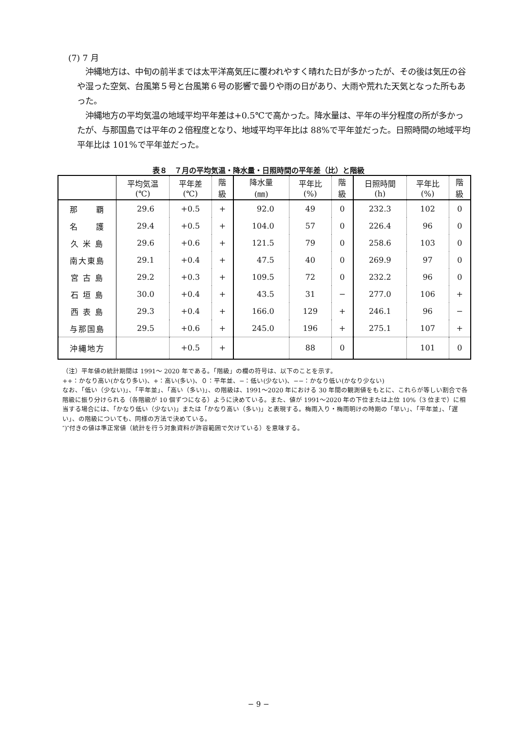(7) 7 月
　沖縄地方は、中旬の前半までは太平洋高気圧に覆われやすく晴れた日が多かったが、その後は気圧の谷や湿った空気、台風第５号と台風第６号の影響で曇りや雨の日があり、大雨や荒れた天気となった所もあった。
　沖縄地方の平均気温の地域平均平年差は+0.5℃で高かった。降水量は、平年の半分程度の所が多かったが、与那国島では平年の２倍程度となり、地域平均平年比は 88%で平年並だった。日照時間の地域平均平年比は 101%で平年並だった。
表８　７月の平均気温・降水量・日照時間の平年差（比）と階級
| | 平均気温 (℃) | 平年差 (℃) | 階 級 | 降水量 (㎜) | 平年比 (%) | 階 級 | 日照時間 (h) | 平年比 (%) | 階 級 |
| --- | --- | --- | --- | --- | --- | --- | --- | --- | --- |
| 那 覇 | 29.6 | +0.5 | + | 92.0 | 49 | 0 | 232.3 | 102 | 0 |
| 名 護 | 29.4 | +0.5 | + | 104.0 | 57 | 0 | 226.4 | 96 | 0 |
| 久 米 島 | 29.6 | +0.6 | + | 121.5 | 79 | 0 | 258.6 | 103 | 0 |
| 南大東島 | 29.1 | +0.4 | + | 47.5 | 40 | 0 | 269.9 | 97 | 0 |
| 宮 古 島 | 29.2 | +0.3 | + | 109.5 | 72 | 0 | 232.2 | 96 | 0 |
| 石 垣 島 | 30.0 | +0.4 | + | 43.5 | 31 | − | 277.0 | 106 | + |
| 西 表 島 | 29.3 | +0.4 | + | 166.0 | 129 | + | 246.1 | 96 | − |
| 与那国島 | 29.5 | +0.6 | + | 245.0 | 196 | + | 275.1 | 107 | + |
| 沖縄地方 | | +0.5 | + | | 88 | 0 | | 101 | 0 |
（注）平年値の統計期間は 1991～ 2020 年である。「階級」の欄の符号は、以下のことを示す。
++：かなり高い(かなり多い)、+：高い(多い)、０：平年並、−：低い(少ない)、−−：かなり低い(かなり少ない)
なお、「低い（少ない)」、「平年並」、「高い（多い)」、の階級は、1991～2020 年における 30 年間の観測値をもとに、これらが等しい割合で各階級に振り分けられる（各階級が 10 個ずつになる）ように決めている。また、値が 1991～2020 年の下位または上位 10%（3 位まで）に相当する場合には、「かなり低い（少ない)」または「かなり高い（多い)」と表現する。梅雨入り・梅雨明けの時期の「早い」、「平年並」、「遅い」、の階級についても、同様の方法で決めている。
″)″付きの値は準正常値（統計を行う対象資料が許容範囲で欠けている）を意味する。
− 9 −